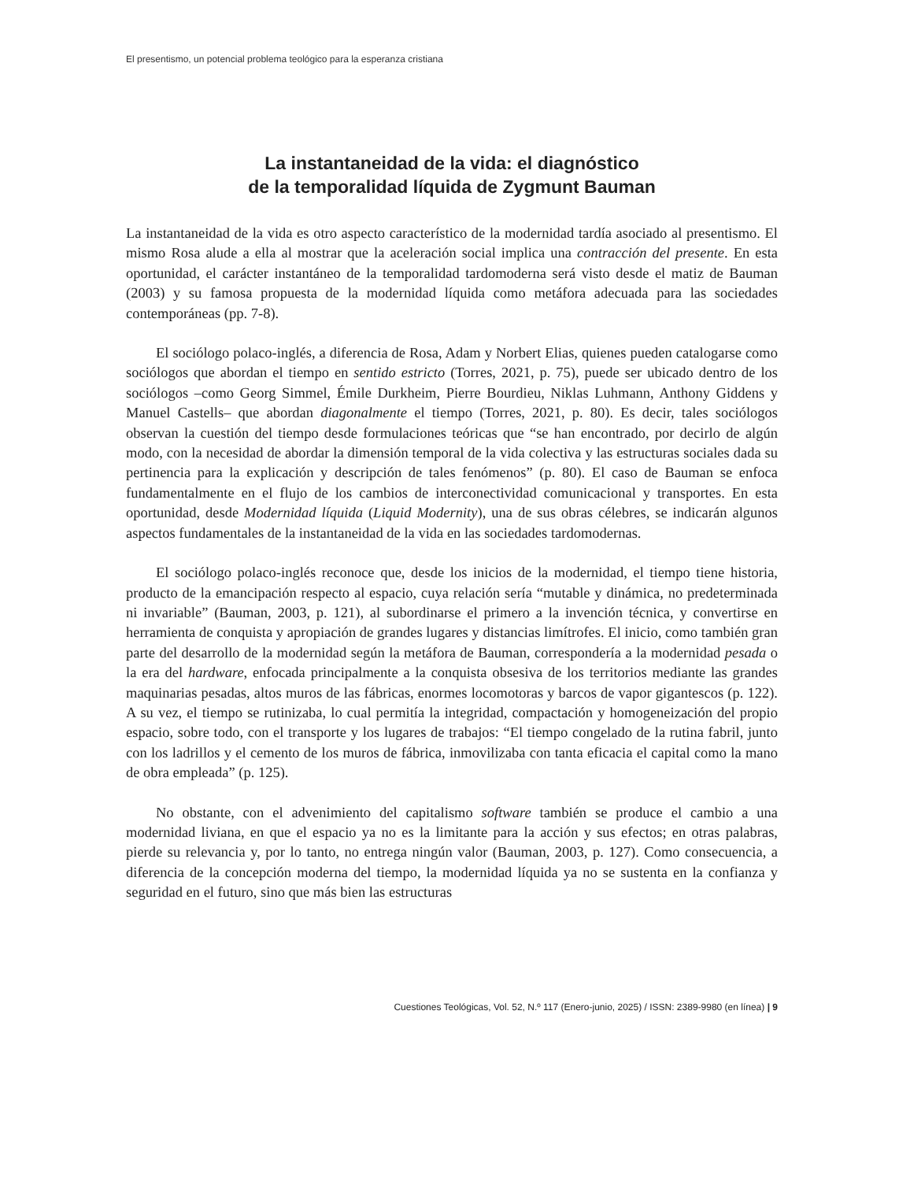El presentismo, un potencial problema teológico para la esperanza cristiana
La instantaneidad de la vida: el diagnóstico
de la temporalidad líquida de Zygmunt Bauman
La instantaneidad de la vida es otro aspecto característico de la modernidad tardía asociado al presentismo. El mismo Rosa alude a ella al mostrar que la aceleración social implica una contracción del presente. En esta oportunidad, el carácter instantáneo de la temporalidad tardomoderna será visto desde el matiz de Bauman (2003) y su famosa propuesta de la modernidad líquida como metáfora adecuada para las sociedades contemporáneas (pp. 7-8).
El sociólogo polaco-inglés, a diferencia de Rosa, Adam y Norbert Elias, quienes pueden catalogarse como sociólogos que abordan el tiempo en sentido estricto (Torres, 2021, p. 75), puede ser ubicado dentro de los sociólogos –como Georg Simmel, Émile Durkheim, Pierre Bourdieu, Niklas Luhmann, Anthony Giddens y Manuel Castells– que abordan diagonalmente el tiempo (Torres, 2021, p. 80). Es decir, tales sociólogos observan la cuestión del tiempo desde formulaciones teóricas que “se han encontrado, por decirlo de algún modo, con la necesidad de abordar la dimensión temporal de la vida colectiva y las estructuras sociales dada su pertinencia para la explicación y descripción de tales fenómenos” (p. 80). El caso de Bauman se enfoca fundamentalmente en el flujo de los cambios de interconectividad comunicacional y transportes. En esta oportunidad, desde Modernidad líquida (Liquid Modernity), una de sus obras célebres, se indicarán algunos aspectos fundamentales de la instantaneidad de la vida en las sociedades tardomodernas.
El sociólogo polaco-inglés reconoce que, desde los inicios de la modernidad, el tiempo tiene historia, producto de la emancipación respecto al espacio, cuya relación sería “mutable y dinámica, no predeterminada ni invariable” (Bauman, 2003, p. 121), al subordinarse el primero a la invención técnica, y convertirse en herramienta de conquista y apropiación de grandes lugares y distancias limítrofes. El inicio, como también gran parte del desarrollo de la modernidad según la metáfora de Bauman, correspondería a la modernidad pesada o la era del hardware, enfocada principalmente a la conquista obsesiva de los territorios mediante las grandes maquinarias pesadas, altos muros de las fábricas, enormes locomotoras y barcos de vapor gigantescos (p. 122). A su vez, el tiempo se rutinizaba, lo cual permitía la integridad, compactación y homogeneización del propio espacio, sobre todo, con el transporte y los lugares de trabajos: “El tiempo congelado de la rutina fabril, junto con los ladrillos y el cemento de los muros de fábrica, inmovilizaba con tanta eficacia el capital como la mano de obra empleada” (p. 125).
No obstante, con el advenimiento del capitalismo software también se produce el cambio a una modernidad liviana, en que el espacio ya no es la limitante para la acción y sus efectos; en otras palabras, pierde su relevancia y, por lo tanto, no entrega ningún valor (Bauman, 2003, p. 127). Como consecuencia, a diferencia de la concepción moderna del tiempo, la modernidad líquida ya no se sustenta en la confianza y seguridad en el futuro, sino que más bien las estructuras
Cuestiones Teológicas, Vol. 52, N.º 117 (Enero-junio, 2025) / ISSN: 2389-9980 (en línea) | 9